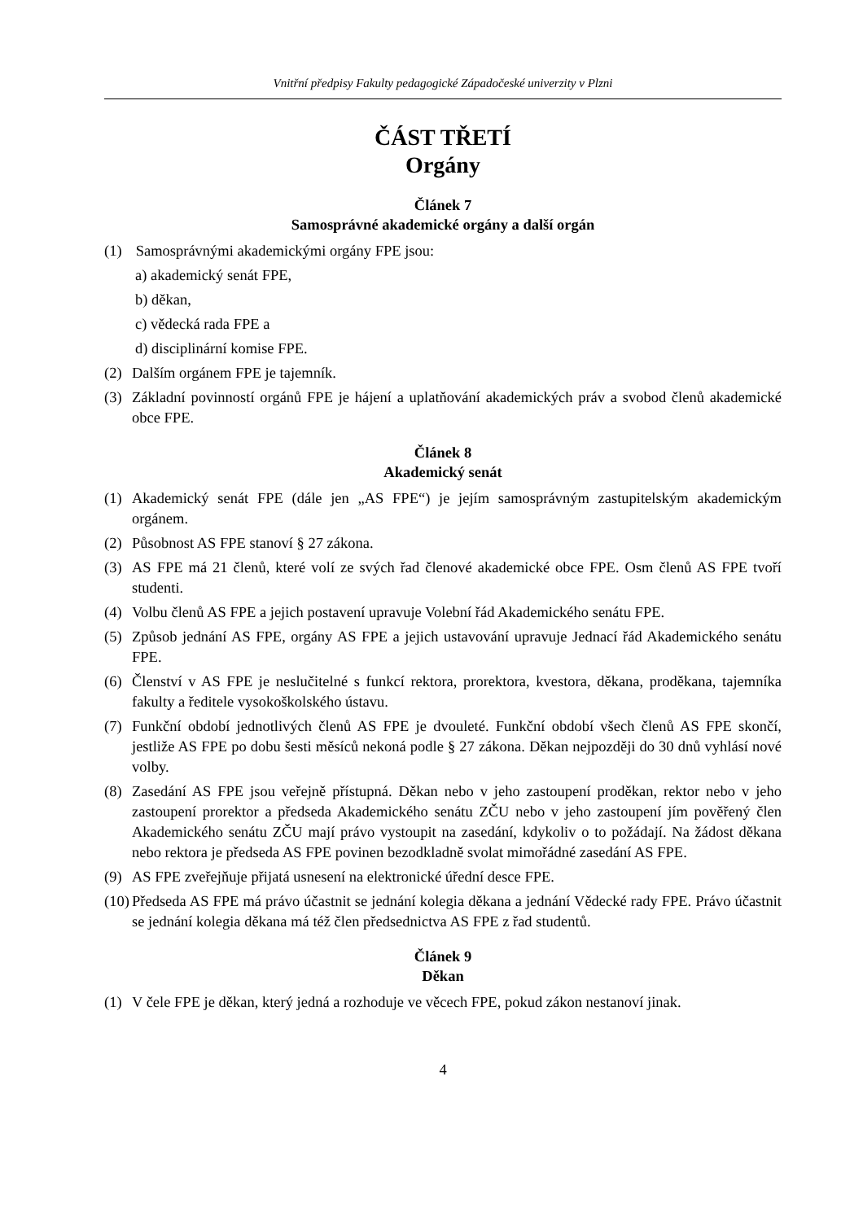Vnitřní předpisy Fakulty pedagogické Západočeské univerzity v Plzni
ČÁST TŘETÍ
Orgány
Článek 7
Samosprávné akademické orgány a další orgán
(1) Samosprávnými akademickými orgány FPE jsou:
a) akademický senát FPE,
b) děkan,
c) vědecká rada FPE a
d) disciplinární komise FPE.
(2) Dalším orgánem FPE je tajemník.
(3) Základní povinností orgánů FPE je hájení a uplatňování akademických práv a svobod členů akademické obce FPE.
Článek 8
Akademický senát
(1) Akademický senát FPE (dále jen „AS FPE“) je jejím samosprávným zastupitelským akademickým orgánem.
(2) Působnost AS FPE stanoví § 27 zákona.
(3) AS FPE má 21 členů, které volí ze svých řad členové akademické obce FPE. Osm členů AS FPE tvoří studenti.
(4) Volbu členů AS FPE a jejich postavení upravuje Volební řád Akademického senátu FPE.
(5) Způsob jednání AS FPE, orgány AS FPE a jejich ustavování upravuje Jednací řád Akademického senátu FPE.
(6) Členství v AS FPE je neslučitelné s funkcí rektora, prorektora, kvestora, děkana, proděkana, tajemníka fakulty a ředitele vysokoškolského ústavu.
(7) Funkční období jednotlivých členů AS FPE je dvouleté. Funkční období všech členů AS FPE skončí, jestliže AS FPE po dobu šesti měsíců nekoná podle § 27 zákona. Děkan nejpozději do 30 dnů vyhlásí nové volby.
(8) Zasedání AS FPE jsou veřejně přístupná. Děkan nebo v jeho zastoupení proděkan, rektor nebo v jeho zastoupení prorektor a předseda Akademického senátu ZČU nebo v jeho zastoupení jím pověřený člen Akademického senátu ZČU mají právo vystoupit na zasedání, kdykoliv o to požádají. Na žádost děkana nebo rektora je předseda AS FPE povinen bezodkladně svolat mimořádné zasedání AS FPE.
(9) AS FPE zveřejňuje přijatá usnesení na elektronické úřední desce FPE.
(10) Předseda AS FPE má právo účastnit se jednání kolegia děkana a jednání Vědecké rady FPE. Právo účastnit se jednání kolegia děkana má též člen předsednictva AS FPE z řad studentů.
Článek 9
Děkan
(1) V čele FPE je děkan, který jedná a rozhoduje ve věcech FPE, pokud zákon nestanoví jinak.
4